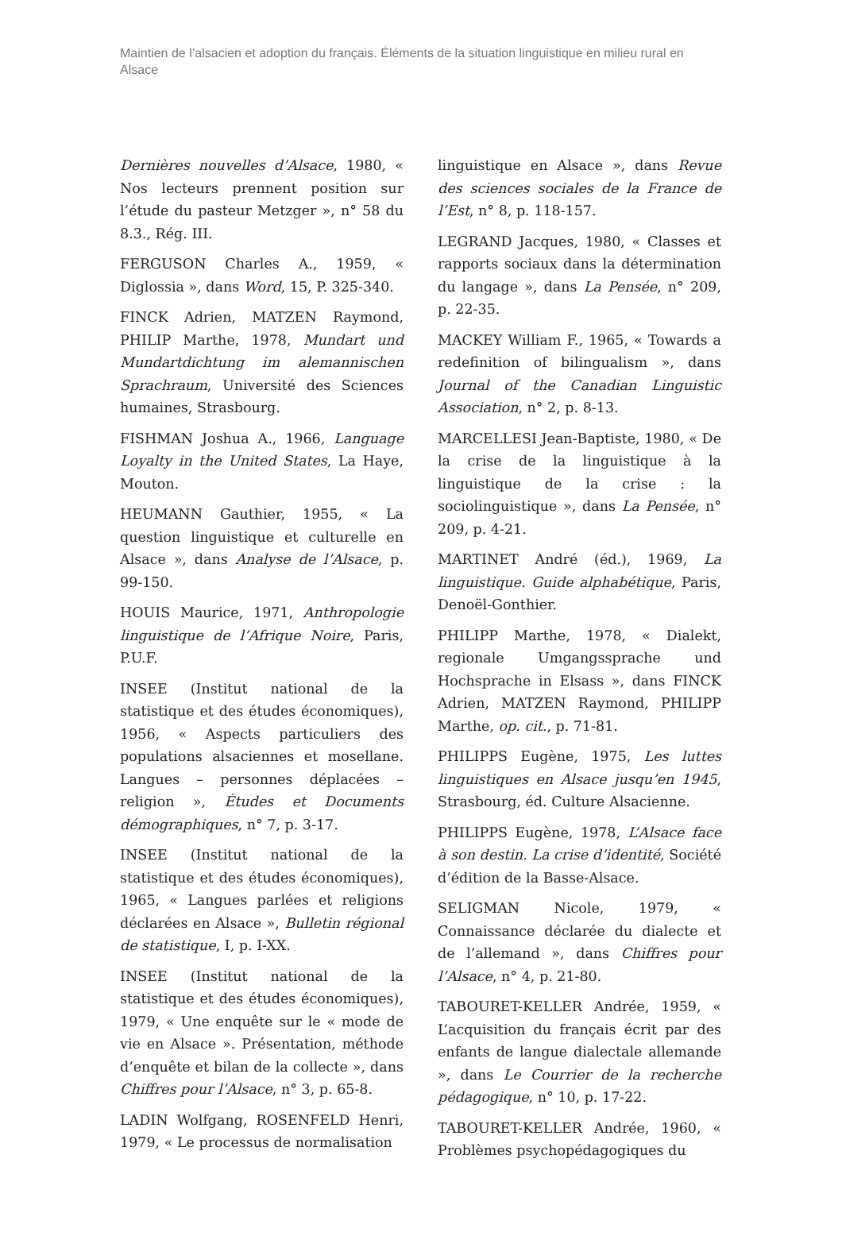Maintien de l’alsacien et adoption du français. Éléments de la situation linguistique en milieu rural en Alsace
Dernières nouvelles d’Alsace, 1980, « Nos lecteurs prennent position sur l’étude du pasteur Metzger », n° 58 du 8.3., Rég. III.
FERGUSON Charles A., 1959, « Diglossia », dans Word, 15, P. 325-340.
FINCK Adrien, MATZEN Raymond, PHILIP Marthe, 1978, Mundart und Mundartdichtung im alemannischen Sprachraum, Université des Sciences humaines, Strasbourg.
FISHMAN Joshua A., 1966, Language Loyalty in the United States, La Haye, Mouton.
HEUMANN Gauthier, 1955, « La question linguistique et culturelle en Alsace », dans Analyse de l’Alsace, p. 99-150.
HOUIS Maurice, 1971, Anthropologie linguistique de l’Afrique Noire, Paris, P.U.F.
INSEE (Institut national de la statistique et des études économiques), 1956, « Aspects particuliers des populations alsaciennes et mosellane. Langues – personnes déplacées – religion », Études et Documents démographiques, n° 7, p. 3-17.
INSEE (Institut national de la statistique et des études économiques), 1965, « Langues parlées et religions déclarées en Alsace », Bulletin régional de statistique, I, p. I-XX.
INSEE (Institut national de la statistique et des études économiques), 1979, « Une enquête sur le « mode de vie en Alsace ». Présentation, méthode d’enquête et bilan de la collecte », dans Chiffres pour l’Alsace, n° 3, p. 65-8.
LADIN Wolfgang, ROSENFELD Henri, 1979, « Le processus de normalisation
linguistique en Alsace », dans Revue des sciences sociales de la France de l’Est, n° 8, p. 118-157.
LEGRAND Jacques, 1980, « Classes et rapports sociaux dans la détermination du langage », dans La Pensée, n° 209, p. 22-35.
MACKEY William F., 1965, « Towards a redefinition of bilingualism », dans Journal of the Canadian Linguistic Association, n° 2, p. 8-13.
MARCELLESI Jean-Baptiste, 1980, « De la crise de la linguistique à la linguistique de la crise : la sociolinguistique », dans La Pensée, n° 209, p. 4-21.
MARTINET André (éd.), 1969, La linguistique. Guide alphabétique, Paris, Denoël-Gonthier.
PHILIPP Marthe, 1978, « Dialekt, regionale Umgangssprache und Hochsprache in Elsass », dans FINCK Adrien, MATZEN Raymond, PHILIPP Marthe, op. cit., p. 71-81.
PHILIPPS Eugène, 1975, Les luttes linguistiques en Alsace jusqu’en 1945, Strasbourg, éd. Culture Alsacienne.
PHILIPPS Eugène, 1978, L’Alsace face à son destin. La crise d’identité, Société d’édition de la Basse-Alsace.
SELIGMAN Nicole, 1979, « Connaissance déclarée du dialecte et de l’allemand », dans Chiffres pour l’Alsace, n° 4, p. 21-80.
TABOURET-KELLER Andrée, 1959, « L’acquisition du français écrit par des enfants de langue dialectale allemande », dans Le Courrier de la recherche pédagogique, n° 10, p. 17-22.
TABOURET-KELLER Andrée, 1960, « Problèmes psychopédagogiques du